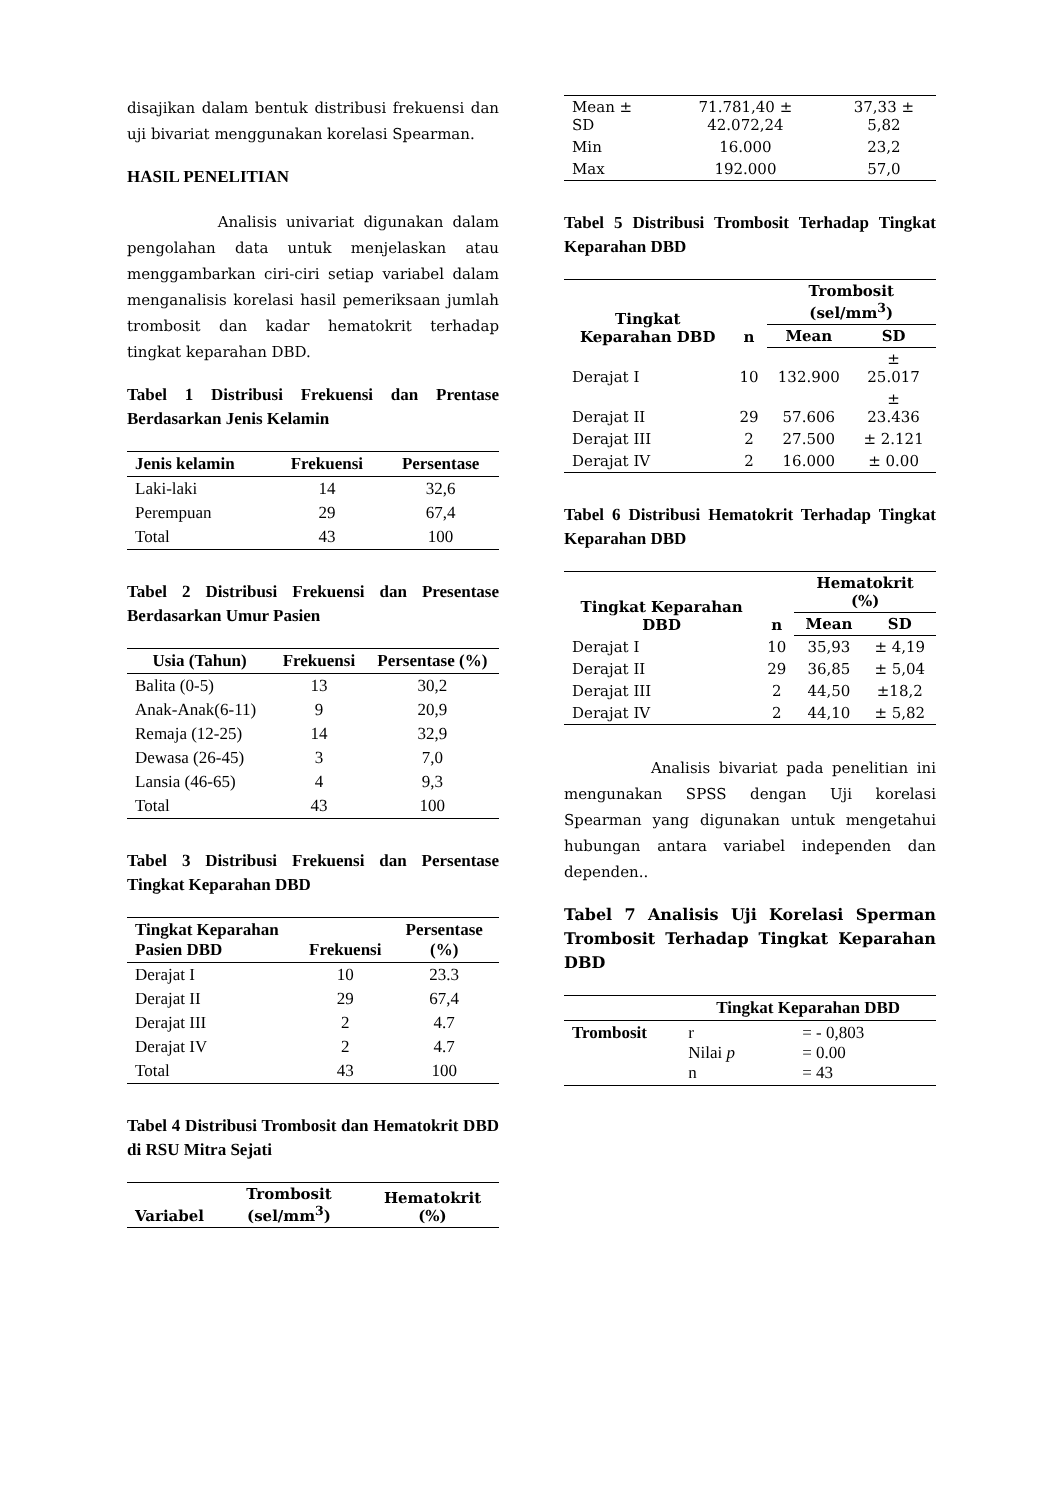disajikan dalam bentuk distribusi frekuensi dan uji bivariat menggunakan korelasi Spearman.
HASIL PENELITIAN
Analisis univariat digunakan dalam pengolahan data untuk menjelaskan atau menggambarkan ciri-ciri setiap variabel dalam menganalisis korelasi hasil pemeriksaan jumlah trombosit dan kadar hematokrit terhadap tingkat keparahan DBD.
Tabel 1 Distribusi Frekuensi dan Prentase Berdasarkan Jenis Kelamin
| Jenis kelamin | Frekuensi | Persentase |
| --- | --- | --- |
| Laki-laki | 14 | 32,6 |
| Perempuan | 29 | 67,4 |
| Total | 43 | 100 |
Tabel 2 Distribusi Frekuensi dan Presentase Berdasarkan Umur Pasien
| Usia (Tahun) | Frekuensi | Persentase (%) |
| --- | --- | --- |
| Balita (0-5) | 13 | 30,2 |
| Anak-Anak(6-11) | 9 | 20,9 |
| Remaja (12-25) | 14 | 32,9 |
| Dewasa (26-45) | 3 | 7,0 |
| Lansia (46-65) | 4 | 9,3 |
| Total | 43 | 100 |
Tabel 3 Distribusi Frekuensi dan Persentase Tingkat Keparahan DBD
| Tingkat Keparahan Pasien DBD | Frekuensi | Persentase (%) |
| --- | --- | --- |
| Derajat I | 10 | 23.3 |
| Derajat II | 29 | 67,4 |
| Derajat III | 2 | 4.7 |
| Derajat IV | 2 | 4.7 |
| Total | 43 | 100 |
Tabel 4 Distribusi Trombosit dan Hematokrit DBD di RSU Mitra Sejati
| Variabel | Trombosit (sel/mm<sup>3</sup>) | Hematokrit (%) |
| --- | --- | --- |
| Mean ± SD | 71.781,40 ± 42.072,24 | 37,33 ± 5,82 |
| Min | 16.000 | 23,2 |
| Max | 192.000 | 57,0 |
Tabel 5 Distribusi Trombosit Terhadap Tingkat Keparahan DBD
| Tingkat Keparahan DBD | n | Trombosit (sel/mm<sup>3</sup>) | |
| --- | --- | --- | --- |
| | | Mean | SD |
| Derajat I | 10 | 132.900 | ± 25.017 |
| Derajat II | 29 | 57.606 | ± 23.436 |
| Derajat III | 2 | 27.500 | ± 2.121 |
| Derajat IV | 2 | 16.000 | ± 0.00 |
Tabel 6 Distribusi Hematokrit Terhadap Tingkat Keparahan DBD
| Tingkat Keparahan DBD | n | Hematokrit (%) | |
| --- | --- | --- | --- |
| | | Mean | SD |
| Derajat I | 10 | 35,93 | ± 4,19 |
| Derajat II | 29 | 36,85 | ± 5,04 |
| Derajat III | 2 | 44,50 | ±18,2 |
| Derajat IV | 2 | 44,10 | ± 5,82 |
Analisis bivariat pada penelitian ini mengunakan SPSS dengan Uji korelasi Spearman yang digunakan untuk mengetahui hubungan antara variabel independen dan dependen..
Tabel 7 Analisis Uji Korelasi Sperman Trombosit Terhadap Tingkat Keparahan DBD
| | Tingkat Keparahan DBD | |
| --- | --- | --- |
| Trombosit | r Nilai p n | = - 0,803 = 0.00 = 43 |